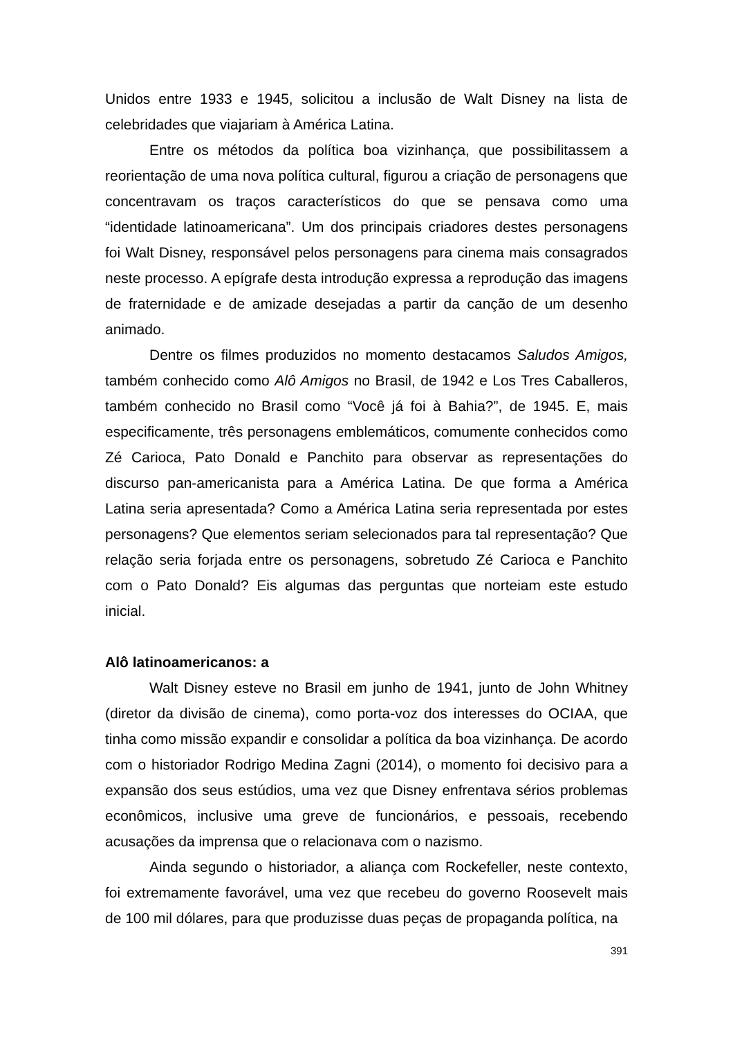Unidos entre 1933 e 1945, solicitou a inclusão de Walt Disney na lista de celebridades que viajariam à América Latina.
Entre os métodos da política boa vizinhança, que possibilitassem a reorientação de uma nova política cultural, figurou a criação de personagens que concentravam os traços característicos do que se pensava como uma “identidade latinoamericana”. Um dos principais criadores destes personagens foi Walt Disney, responsável pelos personagens para cinema mais consagrados neste processo. A epígrafe desta introdução expressa a reprodução das imagens de fraternidade e de amizade desejadas a partir da canção de um desenho animado.
Dentre os filmes produzidos no momento destacamos Saludos Amigos, também conhecido como Alô Amigos no Brasil, de 1942 e Los Tres Caballeros, também conhecido no Brasil como “Você já foi à Bahia?”, de 1945. E, mais especificamente, três personagens emblemáticos, comumente conhecidos como Zé Carioca, Pato Donald e Panchito para observar as representações do discurso pan-americanista para a América Latina. De que forma a América Latina seria apresentada? Como a América Latina seria representada por estes personagens? Que elementos seriam selecionados para tal representação? Que relação seria forjada entre os personagens, sobretudo Zé Carioca e Panchito com o Pato Donald? Eis algumas das perguntas que norteiam este estudo inicial.
Alô latinoamericanos: a
Walt Disney esteve no Brasil em junho de 1941, junto de John Whitney (diretor da divisão de cinema), como porta-voz dos interesses do OCIAA, que tinha como missão expandir e consolidar a política da boa vizinhança. De acordo com o historiador Rodrigo Medina Zagni (2014), o momento foi decisivo para a expansão dos seus estúdios, uma vez que Disney enfrentava sérios problemas econômicos, inclusive uma greve de funcionários, e pessoais, recebendo acusações da imprensa que o relacionava com o nazismo.
Ainda segundo o historiador, a aliança com Rockefeller, neste contexto, foi extremamente favorável, uma vez que recebeu do governo Roosevelt mais de 100 mil dólares, para que produzisse duas peças de propaganda política, na
391